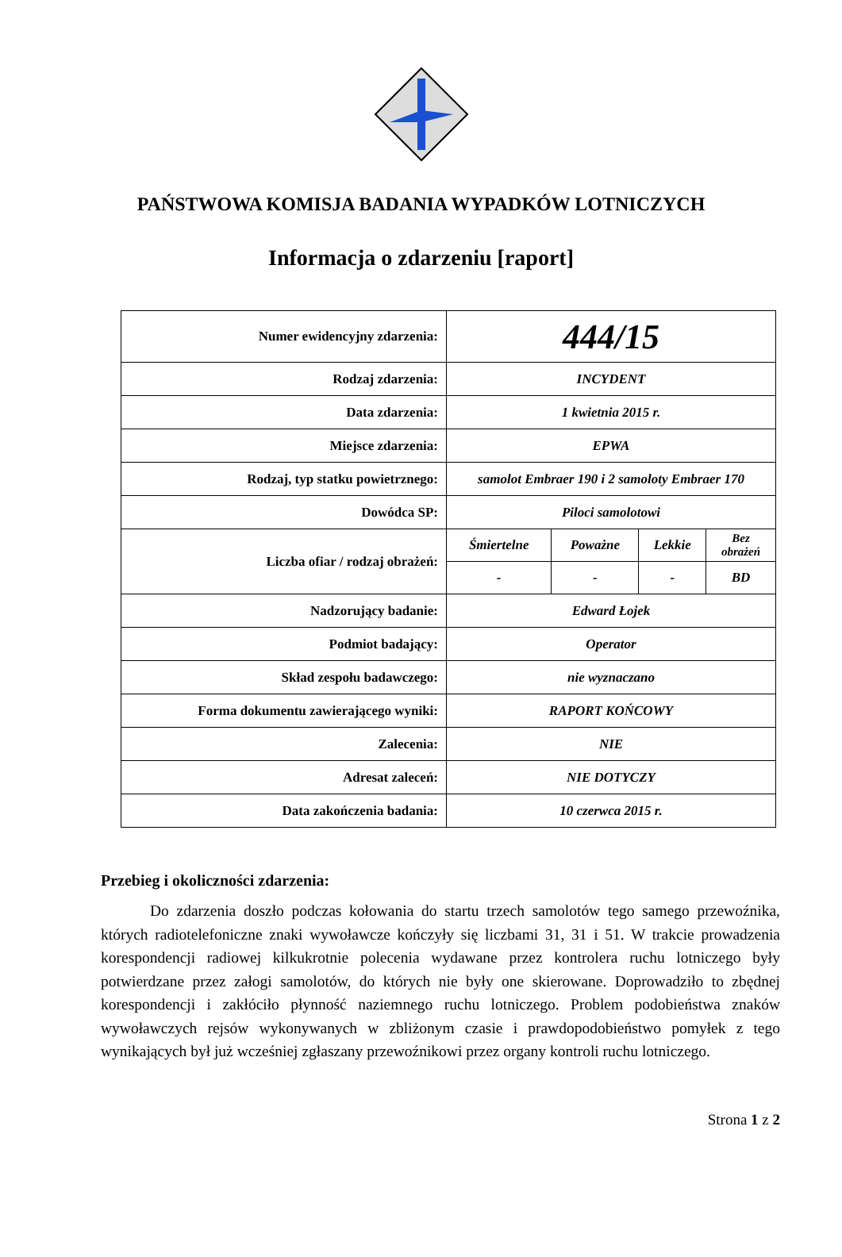PAŃSTWOWA KOMISJA BADANIA WYPADKÓW LOTNICZYCH
Informacja o zdarzeniu [raport]
| Numer ewidencyjny zdarzenia: | 444/15 | | | |
| Rodzaj zdarzenia: | INCYDENT | | | |
| Data zdarzenia: | 1 kwietnia 2015 r. | | | |
| Miejsce zdarzenia: | EPWA | | | |
| Rodzaj, typ statku powietrznego: | samolot Embraer 190 i 2 samoloty Embraer 170 | | | |
| Dowódca SP: | Piloci samolotowi | | | |
| Liczba ofiar / rodzaj obrażeń: | Śmiertelne | Poważne | Lekkie | Bez obrażeń |
| | - | - | - | BD |
| Nadzorujący badanie: | Edward Łojek | | | |
| Podmiot badający: | Operator | | | |
| Skład zespołu badawczego: | nie wyznaczano | | | |
| Forma dokumentu zawierającego wyniki: | RAPORT KOŃCOWY | | | |
| Zalecenia: | NIE | | | |
| Adresat zaleceń: | NIE DOTYCZY | | | |
| Data zakończenia badania: | 10 czerwca 2015 r. | | | |
Przebieg i okoliczności zdarzenia:
Do zdarzenia doszło podczas kołowania do startu trzech samolotów tego samego przewoźnika, których radiotelefoniczne znaki wywoławcze kończyły się liczbami 31, 31 i 51. W trakcie prowadzenia korespondencji radiowej kilkukrotnie polecenia wydawane przez kontrolera ruchu lotniczego były potwierdzane przez załogi samolotów, do których nie były one skierowane. Doprowadziło to zbędnej korespondencji i zakłóciło płynność naziemnego ruchu lotniczego. Problem podobieństwa znaków wywoławczych rejsów wykonywanych w zbliżonym czasie i prawdopodobieństwo pomyłek z tego wynikających był już wcześniej zgłaszany przewoźnikowi przez organy kontroli ruchu lotniczego.
Strona 1 z 2